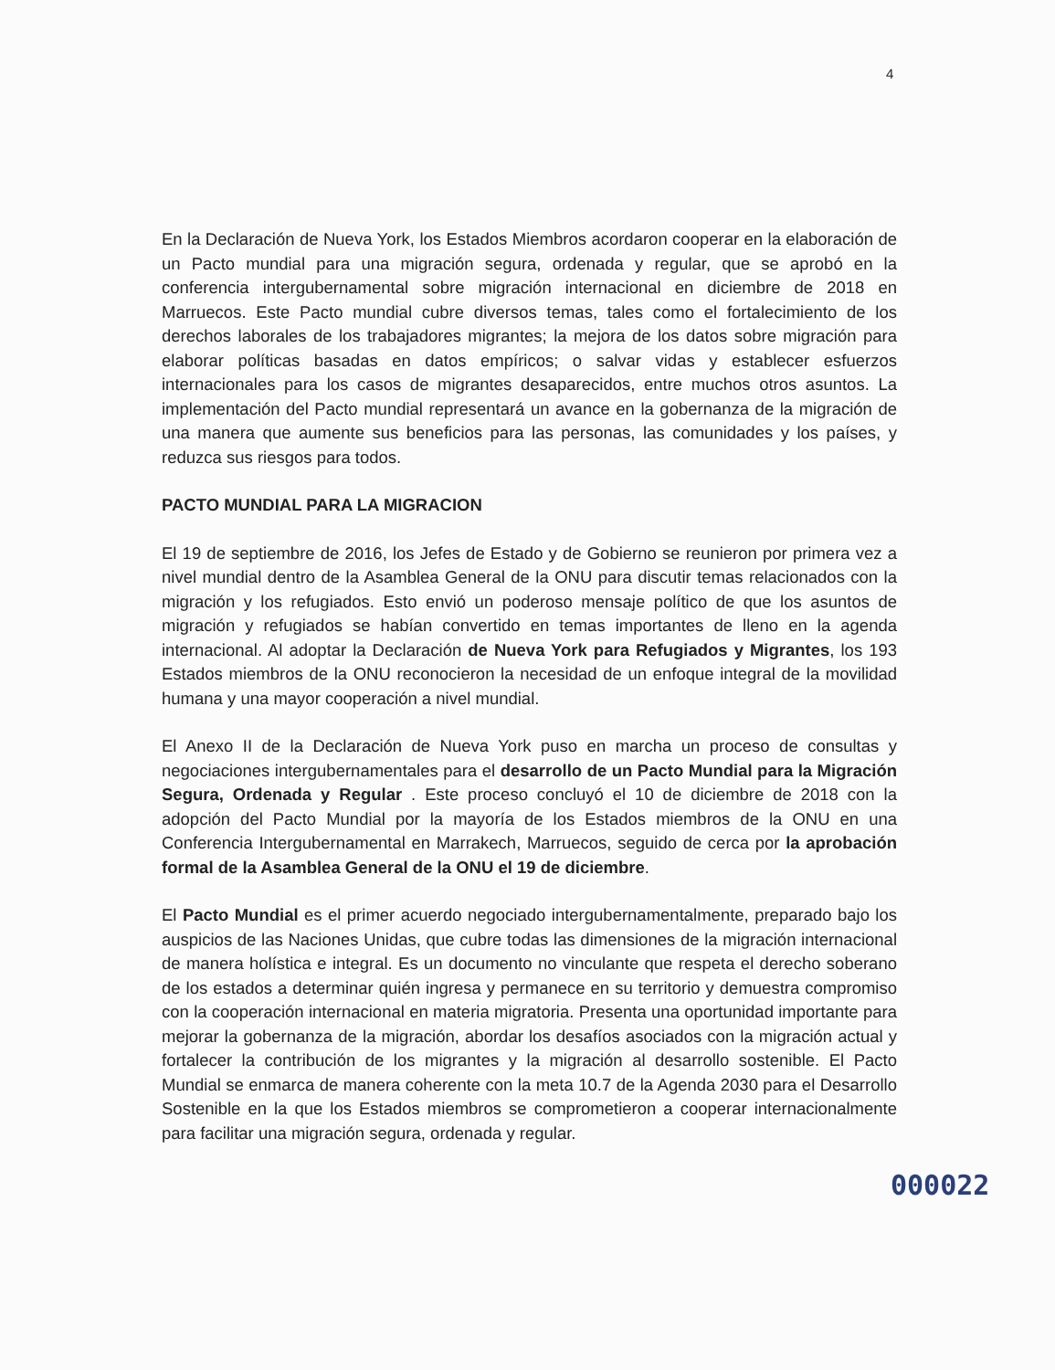4
En la Declaración de Nueva York, los Estados Miembros acordaron cooperar en la elaboración de un Pacto mundial para una migración segura, ordenada y regular, que se aprobó en la conferencia intergubernamental sobre migración internacional en diciembre de 2018 en Marruecos. Este Pacto mundial cubre diversos temas, tales como el fortalecimiento de los derechos laborales de los trabajadores migrantes; la mejora de los datos sobre migración para elaborar políticas basadas en datos empíricos; o salvar vidas y establecer esfuerzos internacionales para los casos de migrantes desaparecidos, entre muchos otros asuntos. La implementación del Pacto mundial representará un avance en la gobernanza de la migración de una manera que aumente sus beneficios para las personas, las comunidades y los países, y reduzca sus riesgos para todos.
PACTO MUNDIAL PARA LA MIGRACION
El 19 de septiembre de 2016, los Jefes de Estado y de Gobierno se reunieron por primera vez a nivel mundial dentro de la Asamblea General de la ONU para discutir temas relacionados con la migración y los refugiados. Esto envió un poderoso mensaje político de que los asuntos de migración y refugiados se habían convertido en temas importantes de lleno en la agenda internacional. Al adoptar la Declaración de Nueva York para Refugiados y Migrantes, los 193 Estados miembros de la ONU reconocieron la necesidad de un enfoque integral de la movilidad humana y una mayor cooperación a nivel mundial.
El Anexo II de la Declaración de Nueva York puso en marcha un proceso de consultas y negociaciones intergubernamentales para el desarrollo de un Pacto Mundial para la Migración Segura, Ordenada y Regular . Este proceso concluyó el 10 de diciembre de 2018 con la adopción del Pacto Mundial por la mayoría de los Estados miembros de la ONU en una Conferencia Intergubernamental en Marrakech, Marruecos, seguido de cerca por la aprobación formal de la Asamblea General de la ONU el 19 de diciembre.
El Pacto Mundial es el primer acuerdo negociado intergubernamentalmente, preparado bajo los auspicios de las Naciones Unidas, que cubre todas las dimensiones de la migración internacional de manera holística e integral. Es un documento no vinculante que respeta el derecho soberano de los estados a determinar quién ingresa y permanece en su territorio y demuestra compromiso con la cooperación internacional en materia migratoria. Presenta una oportunidad importante para mejorar la gobernanza de la migración, abordar los desafíos asociados con la migración actual y fortalecer la contribución de los migrantes y la migración al desarrollo sostenible. El Pacto Mundial se enmarca de manera coherente con la meta 10.7 de la Agenda 2030 para el Desarrollo Sostenible en la que los Estados miembros se comprometieron a cooperar internacionalmente para facilitar una migración segura, ordenada y regular.
000022